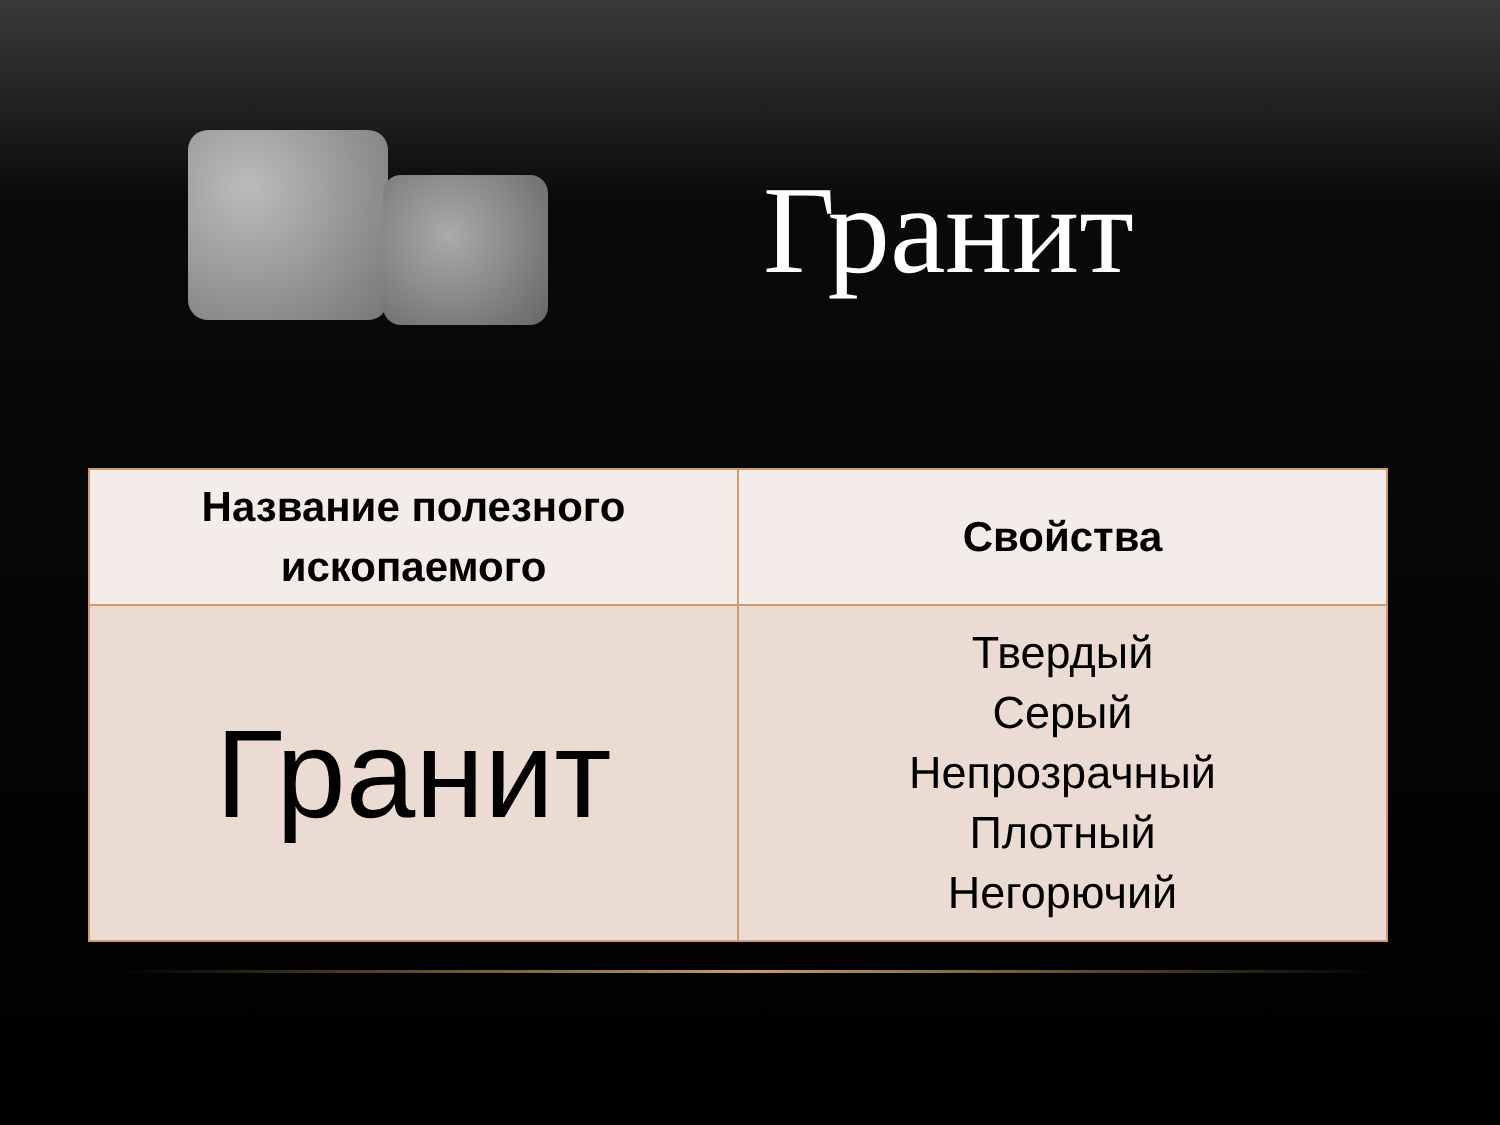Гранит
| Название полезного ископаемого | Свойства |
| --- | --- |
| Гранит | Твердый Серый Непрозрачный Плотный Негорючий |